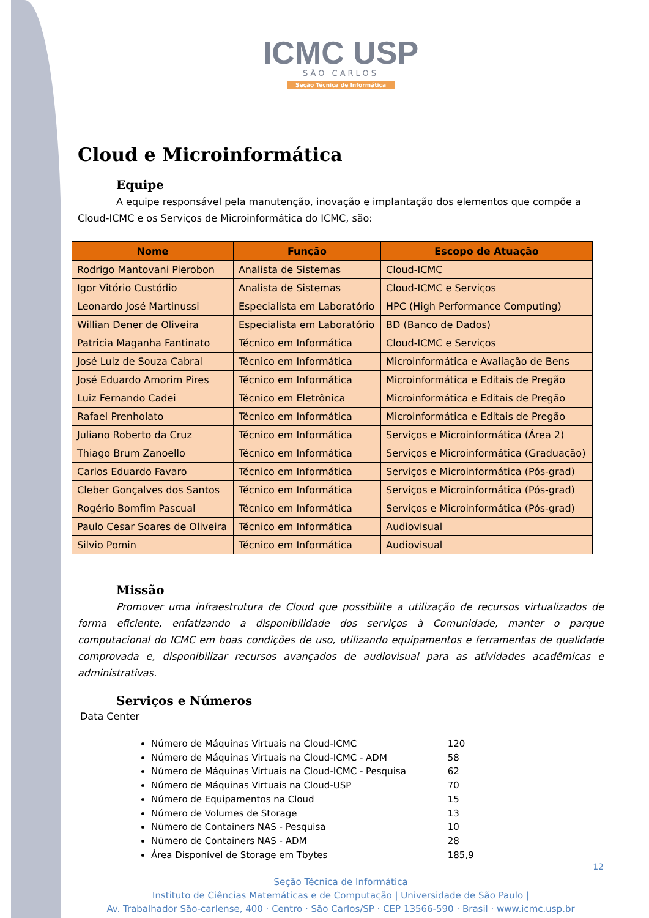ICMC USP
SÃO CARLOS
Seção Técnica de Informática
Cloud e Microinformática
Equipe
A equipe responsável pela manutenção, inovação e implantação dos elementos que compõe a Cloud-ICMC e os Serviços de Microinformática do ICMC, são:
| Nome | Função | Escopo de Atuação |
| --- | --- | --- |
| Rodrigo Mantovani Pierobon | Analista de Sistemas | Cloud-ICMC |
| Igor Vitório Custódio | Analista de Sistemas | Cloud-ICMC e Serviços |
| Leonardo José Martinussi | Especialista em Laboratório | HPC (High Performance Computing) |
| Willian Dener de Oliveira | Especialista em Laboratório | BD (Banco de Dados) |
| Patricia Maganha Fantinato | Técnico em Informática | Cloud-ICMC e Serviços |
| José Luiz de Souza Cabral | Técnico em Informática | Microinformática e Avaliação de Bens |
| José Eduardo Amorim Pires | Técnico em Informática | Microinformática e Editais de Pregão |
| Luiz Fernando Cadei | Técnico em Eletrônica | Microinformática e Editais de Pregão |
| Rafael Prenholato | Técnico em Informática | Microinformática e Editais de Pregão |
| Juliano Roberto da Cruz | Técnico em Informática | Serviços e Microinformática (Área 2) |
| Thiago Brum Zanoello | Técnico em Informática | Serviços e Microinformática (Graduação) |
| Carlos Eduardo Favaro | Técnico em Informática | Serviços e Microinformática (Pós-grad) |
| Cleber Gonçalves dos Santos | Técnico em Informática | Serviços e Microinformática (Pós-grad) |
| Rogério Bomfim Pascual | Técnico em Informática | Serviços e Microinformática (Pós-grad) |
| Paulo Cesar Soares de Oliveira | Técnico em Informática | Audiovisual |
| Silvio Pomin | Técnico em Informática | Audiovisual |
Missão
Promover uma infraestrutura de Cloud que possibilite a utilização de recursos virtualizados de forma eficiente, enfatizando a disponibilidade dos serviços à Comunidade, manter o parque computacional do ICMC em boas condições de uso, utilizando equipamentos e ferramentas de qualidade comprovada e, disponibilizar recursos avançados de audiovisual para as atividades acadêmicas e administrativas.
Serviços e Números
Data Center
Número de Máquinas Virtuais na Cloud-ICMC 120
Número de Máquinas Virtuais na Cloud-ICMC - ADM 58
Número de Máquinas Virtuais na Cloud-ICMC - Pesquisa 62
Número de Máquinas Virtuais na Cloud-USP 70
Número de Equipamentos na Cloud 15
Número de Volumes de Storage 13
Número de Containers NAS - Pesquisa 10
Número de Containers NAS - ADM 28
Área Disponível de Storage em Tbytes 185,9
12
Seção Técnica de Informática
Instituto de Ciências Matemáticas e de Computação | Universidade de São Paulo |
Av. Trabalhador São-carlense, 400 · Centro · São Carlos/SP · CEP 13566-590 · Brasil · www.icmc.usp.br